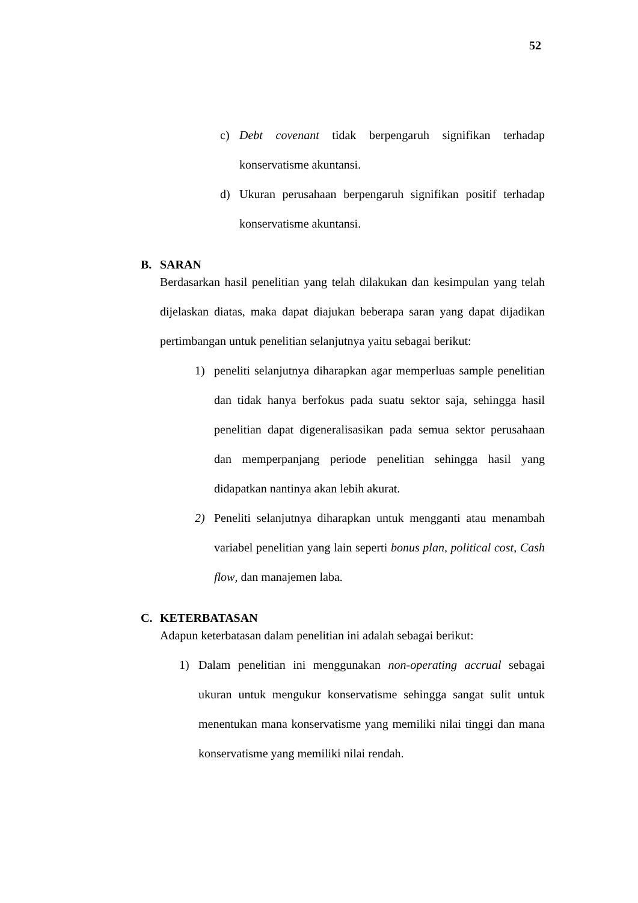52
c) Debt covenant tidak berpengaruh signifikan terhadap konservatisme akuntansi.
d) Ukuran perusahaan berpengaruh signifikan positif terhadap konservatisme akuntansi.
B. SARAN
Berdasarkan hasil penelitian yang telah dilakukan dan kesimpulan yang telah dijelaskan diatas, maka dapat diajukan beberapa saran yang dapat dijadikan pertimbangan untuk penelitian selanjutnya yaitu sebagai berikut:
1) peneliti selanjutnya diharapkan agar memperluas sample penelitian dan tidak hanya berfokus pada suatu sektor saja, sehingga hasil penelitian dapat digeneralisasikan pada semua sektor perusahaan dan memperpanjang periode penelitian sehingga hasil yang didapatkan nantinya akan lebih akurat.
2) Peneliti selanjutnya diharapkan untuk mengganti atau menambah variabel penelitian yang lain seperti bonus plan, political cost, Cash flow, dan manajemen laba.
C. KETERBATASAN
Adapun keterbatasan dalam penelitian ini adalah sebagai berikut:
1) Dalam penelitian ini menggunakan non-operating accrual sebagai ukuran untuk mengukur konservatisme sehingga sangat sulit untuk menentukan mana konservatisme yang memiliki nilai tinggi dan mana konservatisme yang memiliki nilai rendah.